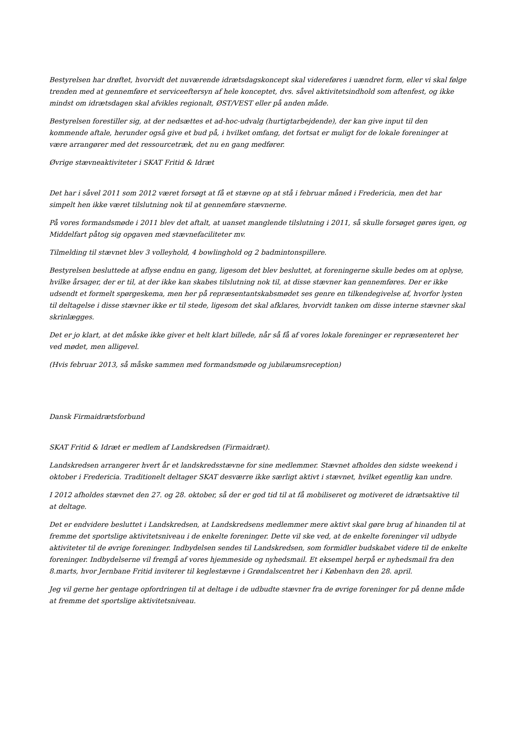Bestyrelsen har drøftet, hvorvidt det nuværende idrætsdagskoncept skal videreføres i uændret form, eller vi skal følge trenden med at gennemføre et serviceeftersyn af hele konceptet, dvs. såvel aktivitetsindhold som aftenfest, og ikke mindst om idrætsdagen skal afvikles regionalt, ØST/VEST eller på anden måde.
Bestyrelsen forestiller sig, at der nedsættes et ad-hoc-udvalg (hurtigtarbejdende), der kan give input til den kommende aftale, herunder også give et bud på, i hvilket omfang, det fortsat er muligt for de lokale foreninger at være arrangører med det ressourcetræk, det nu en gang medfører.
Øvrige stævneaktiviteter i SKAT Fritid & Idræt
Det har i såvel 2011 som 2012 været forsøgt at få et stævne op at stå i februar måned i Fredericia, men det har simpelt hen ikke været tilslutning nok til at gennemføre stævnerne.
På vores formandsmøde i 2011 blev det aftalt, at uanset manglende tilslutning i 2011, så skulle forsøget gøres igen, og Middelfart påtog sig opgaven med stævnefaciliteter mv.
Tilmelding til stævnet blev 3 volleyhold, 4 bowlinghold og 2 badmintonspillere.
Bestyrelsen besluttede at aflyse endnu en gang, ligesom det blev besluttet, at foreningerne skulle bedes om at oplyse, hvilke årsager, der er til, at der ikke kan skabes tilslutning nok til, at disse stævner kan gennemføres. Der er ikke udsendt et formelt spørgeskema, men her på repræsentantskabsmødet ses genre en tilkendegivelse af, hvorfor lysten til deltagelse i disse stævner ikke er til stede, ligesom det skal afklares, hvorvidt tanken om disse interne stævner skal skrinlægges.
Det er jo klart, at det måske ikke giver et helt klart billede, når så få af vores lokale foreninger er repræsenteret her ved mødet, men alligevel.
(Hvis februar 2013, så måske sammen med formandsmøde og jubilæumsreception)
Dansk Firmaidrætsforbund
SKAT Fritid & Idræt er medlem af Landskredsen (Firmaidræt).
Landskredsen arrangerer hvert år et landskredsstævne for sine medlemmer. Stævnet afholdes den sidste weekend i oktober i Fredericia. Traditionelt deltager SKAT desværre ikke særligt aktivt i stævnet, hvilket egentlig kan undre.
I 2012 afholdes stævnet den 27. og 28. oktober, så der er god tid til at få mobiliseret og motiveret de idrætsaktive til at deltage.
Det er endvidere besluttet i Landskredsen, at Landskredsens medlemmer mere aktivt skal gøre brug af hinanden til at fremme det sportslige aktivitetsniveau i de enkelte foreninger. Dette vil ske ved, at de enkelte foreninger vil udbyde aktiviteter til de øvrige foreninger. Indbydelsen sendes til Landskredsen, som formidler budskabet videre til de enkelte foreninger. Indbydelserne vil fremgå af vores hjemmeside og nyhedsmail. Et eksempel herpå er nyhedsmail fra den 8.marts, hvor Jernbane Fritid inviterer til keglestævne i Grøndalscentret her i København den 28. april.
Jeg vil gerne her gentage opfordringen til at deltage i de udbudte stævner fra de øvrige foreninger for på denne måde at fremme det sportslige aktivitetsniveau.